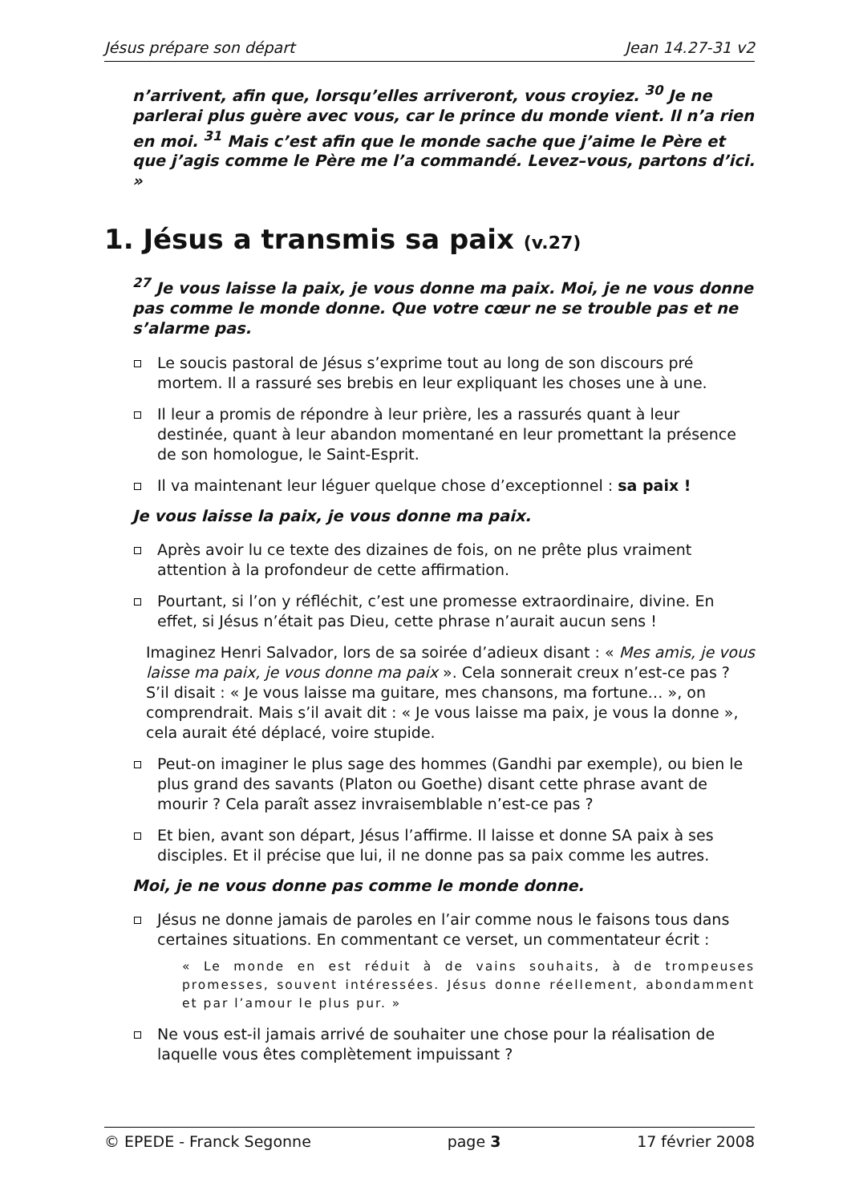Jésus prépare son départ Jean 14.27-31 v2
n’arrivent, afin que, lorsqu’elles arriveront, vous croyiez. <sup>30</sup> Je ne parlerai plus guère avec vous, car le prince du monde vient. Il n’a rien en moi. <sup>31</sup> Mais c’est afin que le monde sache que j’aime le Père et que j’agis comme le Père me l’a commandé. Levez–vous, partons d’ici. »
1. Jésus a transmis sa paix (v.27)
<sup>27</sup> Je vous laisse la paix, je vous donne ma paix. Moi, je ne vous donne pas comme le monde donne. Que votre cœur ne se trouble pas et ne s’alarme pas.
Le soucis pastoral de Jésus s’exprime tout au long de son discours pré mortem. Il a rassuré ses brebis en leur expliquant les choses une à une.
Il leur a promis de répondre à leur prière, les a rassurés quant à leur destinée, quant à leur abandon momentané en leur promettant la présence de son homologue, le Saint-Esprit.
Il va maintenant leur léguer quelque chose d’exceptionnel : sa paix !
Je vous laisse la paix, je vous donne ma paix.
Après avoir lu ce texte des dizaines de fois, on ne prête plus vraiment attention à la profondeur de cette affirmation.
Pourtant, si l’on y réfléchit, c’est une promesse extraordinaire, divine. En effet, si Jésus n’était pas Dieu, cette phrase n’aurait aucun sens !
Imaginez Henri Salvador, lors de sa soirée d’adieux disant : « Mes amis, je vous laisse ma paix, je vous donne ma paix ». Cela sonnerait creux n’est-ce pas ? S’il disait : « Je vous laisse ma guitare, mes chansons, ma fortune… », on comprendrait. Mais s’il avait dit : « Je vous laisse ma paix, je vous la donne », cela aurait été déplacé, voire stupide.
Peut-on imaginer le plus sage des hommes (Gandhi par exemple), ou bien le plus grand des savants (Platon ou Goethe) disant cette phrase avant de mourir ? Cela paraît assez invraisemblable n’est-ce pas ?
Et bien, avant son départ, Jésus l’affirme. Il laisse et donne SA paix à ses disciples. Et il précise que lui, il ne donne pas sa paix comme les autres.
Moi, je ne vous donne pas comme le monde donne.
Jésus ne donne jamais de paroles en l’air comme nous le faisons tous dans certaines situations. En commentant ce verset, un commentateur écrit :
« Le monde en est réduit à de vains souhaits, à de trompeuses promesses, souvent intéressées. Jésus donne réellement, abondamment et par l’amour le plus pur. »
Ne vous est-il jamais arrivé de souhaiter une chose pour la réalisation de laquelle vous êtes complètement impuissant ?
© EPEDE - Franck Segonne page 3 17 février 2008